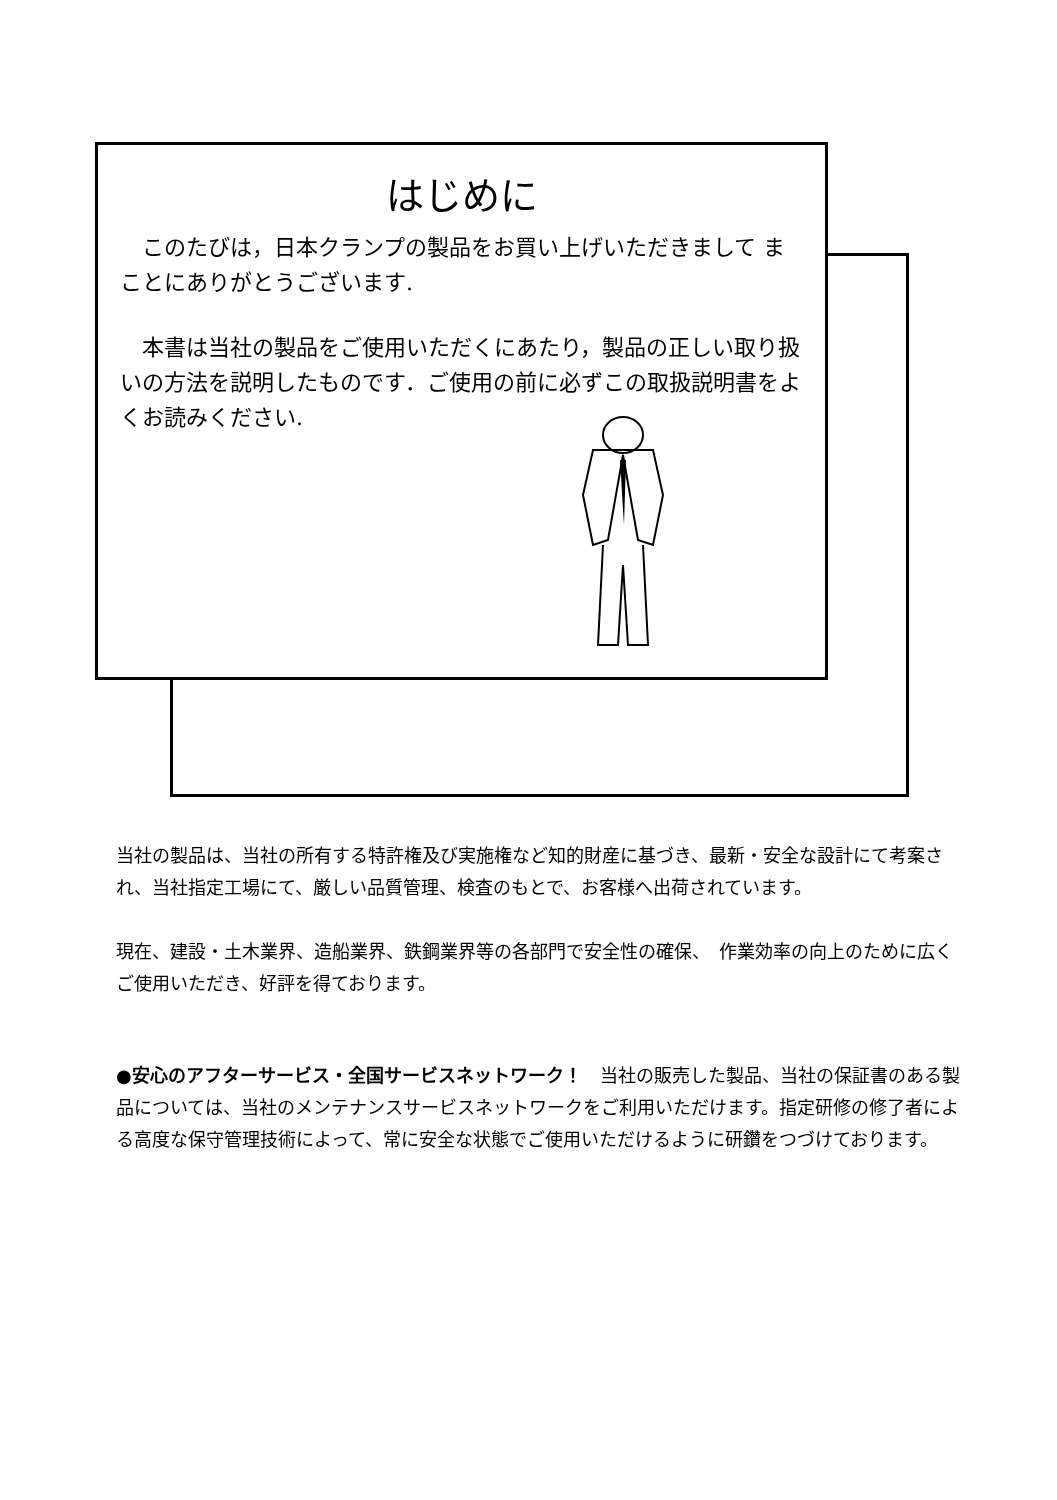はじめに
　このたびは，日本クランプの製品をお買い上げいただきまして まことにありがとうございます.
　本書は当社の製品をご使用いただくにあたり，製品の正しい取り扱いの方法を説明したものです．ご使用の前に必ずこの取扱説明書をよくお読みください.
当社の製品は、当社の所有する特許権及び実施権など知的財産に基づき、最新・安全な設計にて考案され、当社指定工場にて、厳しい品質管理、検査のもとで、お客様へ出荷されています。
現在、建設・土木業界、造船業界、鉄鋼業界等の各部門で安全性の確保、　作業効率の向上のために広くご使用いただき、好評を得ております。
●安心のアフターサービス・全国サービスネットワーク！　当社の販売した製品、当社の保証書のある製品については、当社のメンテナンスサービスネットワークをご利用いただけます。指定研修の修了者による高度な保守管理技術によって、常に安全な状態でご使用いただけるように研鑽をつづけております。